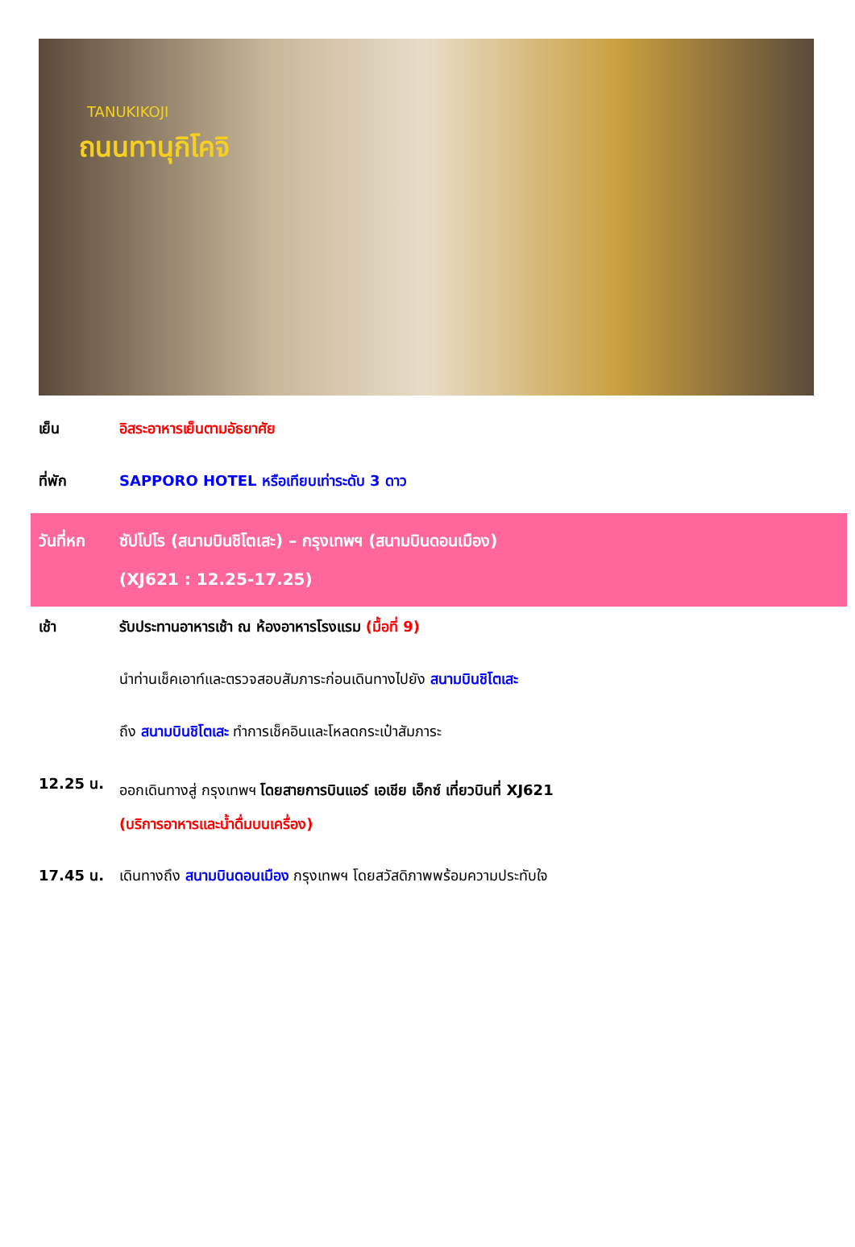TANUKIKOJI
ถนนทานุกิโคจิ
เย็น อิสระอาหารเย็นตามอัธยาศัย
ที่พัก SAPPORO HOTEL หรือเทียบเท่าระดับ 3 ดาว
วันที่หก ซัปโปโร (สนามบินชิโตเสะ) – กรุงเทพฯ (สนามบินดอนเมือง)
(XJ621 : 12.25-17.25)
เช้า รับประทานอาหารเช้า ณ ห้องอาหารโรงแรม (มื้อที่ 9)
นำท่านเช็คเอาท์และตรวจสอบสัมภาระก่อนเดินทางไปยัง สนามบินชิโตเสะ
ถึง สนามบินชิโตเสะ ทำการเช็คอินและโหลดกระเป๋าสัมภาระ
12.25 น.
ออกเดินทางสู่ กรุงเทพฯ โดยสายการบินแอร์ เอเชีย เอ็กซ์ เที่ยวบินที่ XJ621
(บริการอาหารและน้ำดื่มบนเครื่อง)
17.45 น. เดินทางถึง สนามบินดอนเมือง กรุงเทพฯ โดยสวัสดิภาพพร้อมความประทับใจ